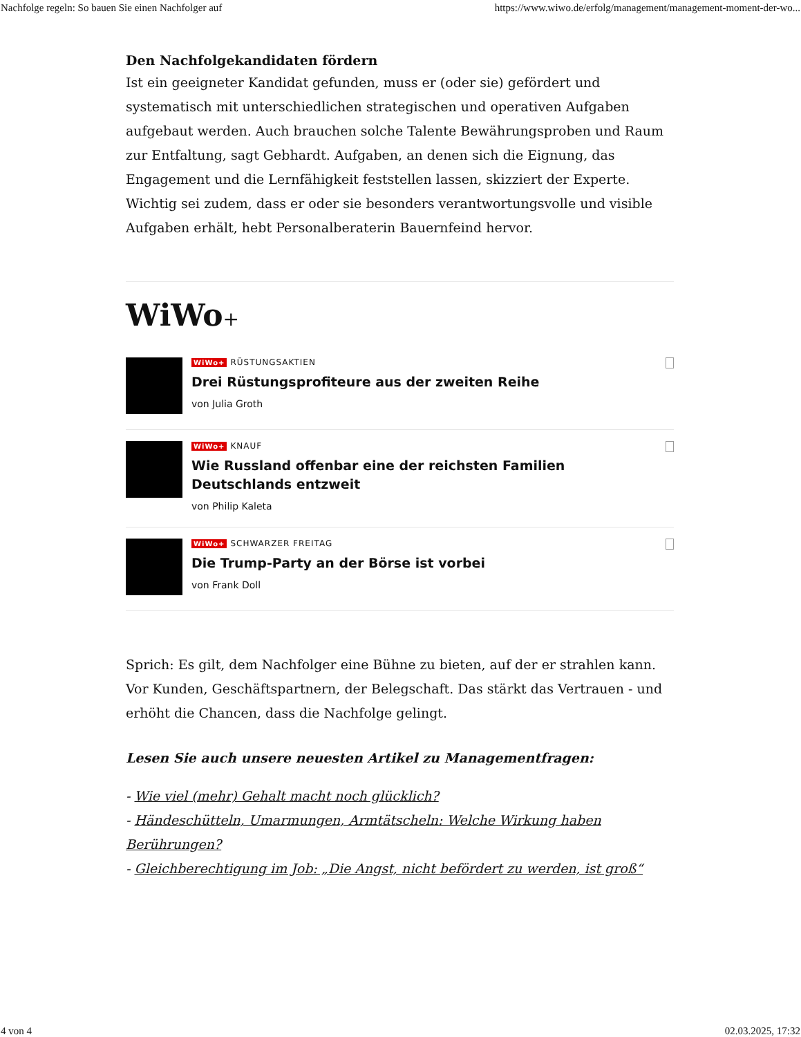Nachfolge regeln: So bauen Sie einen Nachfolger auf https://www.wiwo.de/erfolg/management/management-moment-der-wo...
Den Nachfolgekandidaten fördern
Ist ein geeigneter Kandidat gefunden, muss er (oder sie) gefördert und systematisch mit unterschiedlichen strategischen und operativen Aufgaben aufgebaut werden. Auch brauchen solche Talente Bewährungsproben und Raum zur Entfaltung, sagt Gebhardt. Aufgaben, an denen sich die Eignung, das Engagement und die Lernfähigkeit feststellen lassen, skizziert der Experte. Wichtig sei zudem, dass er oder sie besonders verantwortungsvolle und visible Aufgaben erhält, hebt Personalberaterin Bauernfeind hervor.
WiWo+
WiWo+ RÜSTUNGSAKTIEN
Drei Rüstungsprofiteure aus der zweiten Reihe
von Julia Groth
WiWo+ KNAUF
Wie Russland offenbar eine der reichsten Familien Deutschlands entzweit
von Philip Kaleta
WiWo+ SCHWARZER FREITAG
Die Trump-Party an der Börse ist vorbei
von Frank Doll
Sprich: Es gilt, dem Nachfolger eine Bühne zu bieten, auf der er strahlen kann. Vor Kunden, Geschäftspartnern, der Belegschaft. Das stärkt das Vertrauen - und erhöht die Chancen, dass die Nachfolge gelingt.
Lesen Sie auch unsere neuesten Artikel zu Managementfragen:
- Wie viel (mehr) Gehalt macht noch glücklich?
- Händeschütteln, Umarmungen, Armtätscheln: Welche Wirkung haben Berührungen?
- Gleichberechtigung im Job: „Die Angst, nicht befördert zu werden, ist groß“
4 von 4 02.03.2025, 17:32